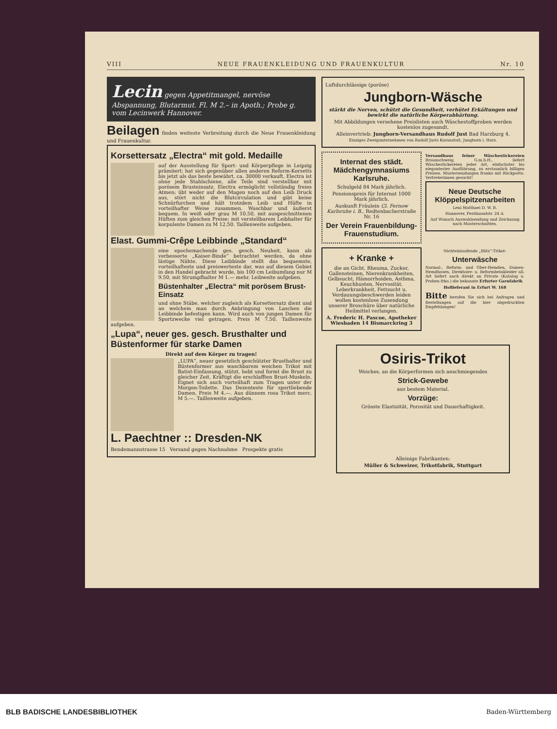VIII NEUE FRAUENKLEIDUNG UND FRAUENKULTUR Nr. 10
Lecin gegen Appetitmangel, nervöse Abspannung, Blutarmut. Fl. M 2.– in Apoth.; Probe g. vom Lecinwerk Hannover.
Beilagen finden weiteste Verbreitung durch die Neue Frauenkleidung und Frauenkultur.
Korsettersatz „Electra“ mit gold. Medaille
auf der Ausstellung für Sport- und Körperpflege in Leipzig prämiiert; hat sich gegenüber allen anderen Reform-Korsetts bis jetzt als das beste bewährt, ca. 30000 verkauft. Electra ist ohne jede Stahlschiene, alle Teile sind verstellbar mit porösem Brusteinsatz. Electra ermöglicht vollständig freies Atmen; übt weder auf den Magen noch auf den Leib Druck aus, stört nicht die Blutcirculation und gibt keine Schnürfurchen und hält trotzdem Leib und Hüfte in vorteilhafter Weise zusammen. Waschbar und äußerst bequem. In weiß oder grau M 10.50, mit ausgeschnittenen Hüften zum gleichen Preise; mit verstellbarem Leibhalter für korpulente Damen zu M 12.50. Taillenweite aufgeben.
Elast. Gummi-Crêpe Leibbinde „Standard“
eine epochemachende ges. gesch. Neuheit, kann als verbesserte „Kaiser-Binde“ betrachtet werden, da ohne lästige Nähte. Diese Leibbinde stellt das bequemste, vorteilhafteste und preiswerteste dar, was auf diesem Gebiet in den Handel gebracht wurde, bis 100 cm Leibumfang nur M 9.50, mit Strumpfhalter M 1.— mehr. Leibweite aufgeben.
Büstenhalter „Electra“ mit porösem Brust-Einsatz
und ohne Stäbe, welcher zugleich als Korsettersatz dient und an welchem man durch Anbringung von Laschen die Leibbinde befestigen kann. Wird auch von jungen Damen für Sportzwecke viel getragen. Preis M 7.50. Taillenweite aufgeben.
„Lupa“, neuer ges. gesch. Brusthalter und Büstenformer für starke Damen
Direkt auf dem Körper zu tragen!
„LUPA“, neuer gesetzlich geschützter Brusthalter und Büstenformer aus waschbarem weichen Trikot mit Batist-Einfassung, stützt, hebt und formt die Brust zu gleicher Zeit. Kräftigt die erschlafften Brust-Muskeln. Eignet sich auch vorteilhaft zum Tragen unter der Morgen-Toilette. Das Dezenteste für sportliebende Damen. Preis M 4.—. Aus dünnem rosa Trikot merc. M 5.—. Taillenweite aufgeben.
L. Paechtner :: Dresden-NK
Bendemannstrasse 15 Versand gegen Nachnahme Prospekte gratis
Luftdurchlässige (poröse)
Jungborn-Wäsche
stärkt die Nerven, schützt die Gesundheit, verhütet Erkältungen und bewirkt die natürliche Körperabhärtung.
Mit Abbildungen versehene Preislisten auch Wäschestoffproben werden kostenlos zugesandt.
Alleinvertrieb: Jungborn-Versandhaus Rudolf Just Bad Harzburg 4.
Einziges Zweigunternehmen von Rudolf Justs Kuranstalt, Jungborn i. Harz.
Internat des städt. Mädchengymnasiums Karlsruhe.
Schulgeld 84 Mark jährlich.
Pensionspreis für Internat 1000 Mark jährlich.
Auskunft Fräulein Cl. Fernow Karlsruhe i. B., Redtenbacherstraße Nr. 16
Der Verein Frauenbildung-Frauenstudium.
Versandhaus feiner Wäschestickereien Braunschweig, G.m.b.H., liefert Wäschestickereien jeder Art, einfachster bis elegantester Ausführung, zu erstaunlich billigen Preisen. Mustersendungen franko mit Rückporto. Vertreterinnen gesucht!
Neue Deutsche Klöppelspitzenarbeiten
Leni Matthaei D. W. B.
Hannover, Ferdinandstr. 24 A.
Auf Wunsch Auswahlsendung und Zeichnung nach Musterschnitten.
+ Kranke +
die an Gicht, Rheuma, Zucker, Gallensteinen, Nierenkrankheiten, Gelbsucht, Hämorrhoiden, Asthma, Keuchhusten, Nervosität, Leberkrankheit, Fettsucht u. Verdauungsbeschwerden leiden wollen kostenlose Zusendung unserer Broschüre über natürliche Heilmittel verlangen.
A. Frederic H. Pascoe, Apotheker Wiesbaden 14 Bismarckring 3
Nichteinlaufende „Blitz“-Trikot-
Unterwäsche
Normal-, Reform- und Ober-Hemden, Damen-Hemdhosen, Direktoire- u. Reformbeinkleider all. Art liefert auch direkt an Private (Katalog u. Proben frko.) die bekannte Erfurter Garnfabrik
Hoflieferant in Erfurt W. 168
Bitte berufen Sie sich bei Anfragen und Bestellungen auf die hier abgedruckten Empfehlungen!
Osiris-Trikot
Weiches, an die Körperformen sich anschmiegendes
Strick-Gewebe
aus bestem Material.
Vorzüge:
Grösste Elastizität, Porosität und Dauerhaftigkeit.
Alleinige Fabrikanten:
Müller & Schweizer, Trikotfabrik, Stuttgart
BLB BADISCHE LANDESBIBLIOTHEK Baden-Württemberg